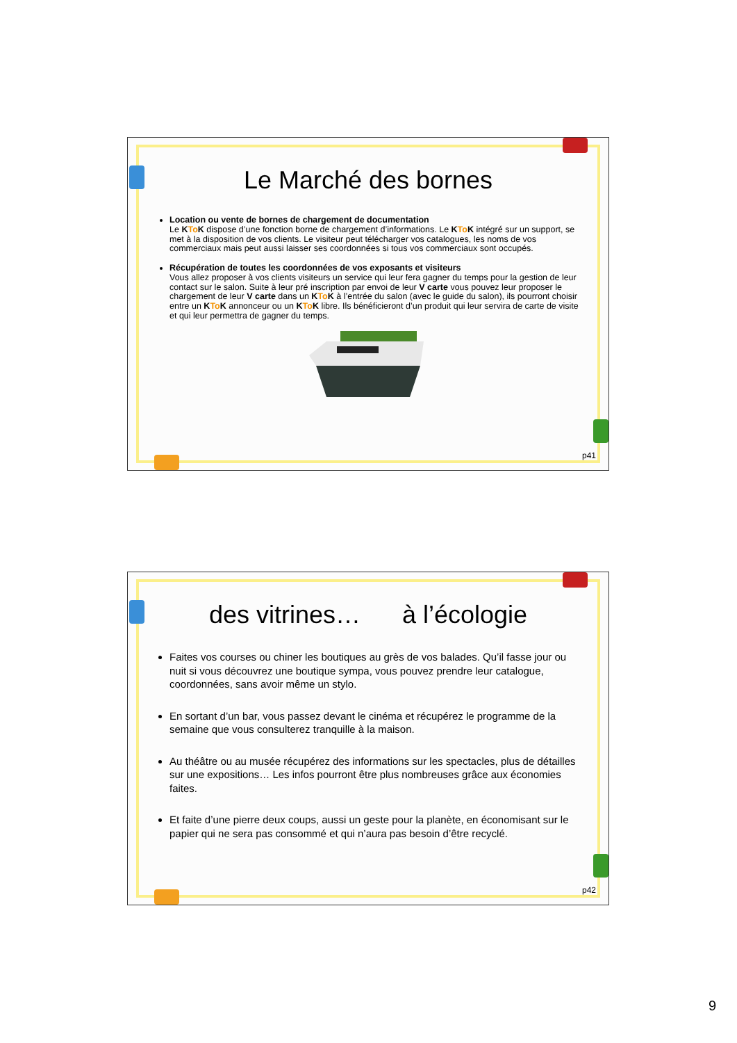Le Marché des bornes
Location ou vente de bornes de chargement de documentation
Le KTo K dispose d’une fonction borne de chargement d’informations. Le KTo K intégré sur un support, se met à la disposition de vos clients. Le visiteur peut télécharger vos catalogues, les noms de vos commerciaux mais peut aussi laisser ses coordonnées si tous vos commerciaux sont occupés.
Récupération de toutes les coordonnées de vos exposants et visiteurs
Vous allez proposer à vos clients visiteurs un service qui leur fera gagner du temps pour la gestion de leur contact sur le salon. Suite à leur pré inscription par envoi de leur V carte vous pouvez leur proposer le chargement de leur V carte dans un KTo K à l’entrée du salon (avec le guide du salon), ils pourront choisir entre un KTo K annonceur ou un KTo K libre. Ils bénéficieront d’un produit qui leur servira de carte de visite et qui leur permettra de gagner du temps.
p41
des vitrines… à l’écologie
Faites vos courses ou chiner les boutiques au grès de vos balades. Qu’il fasse jour ou nuit si vous découvrez une boutique sympa, vous pouvez prendre leur catalogue, coordonnées, sans avoir même un stylo.
En sortant d’un bar, vous passez devant le cinéma et récupérez le programme de la semaine que vous consulterez tranquille à la maison.
Au théâtre ou au musée récupérez des informations sur les spectacles, plus de détailles sur une expositions… Les infos pourront être plus nombreuses grâce aux économies faites.
Et faite d’une pierre deux coups, aussi un geste pour la planète, en économisant sur le papier qui ne sera pas consommé et qui n’aura pas besoin d’être recyclé.
p42
9